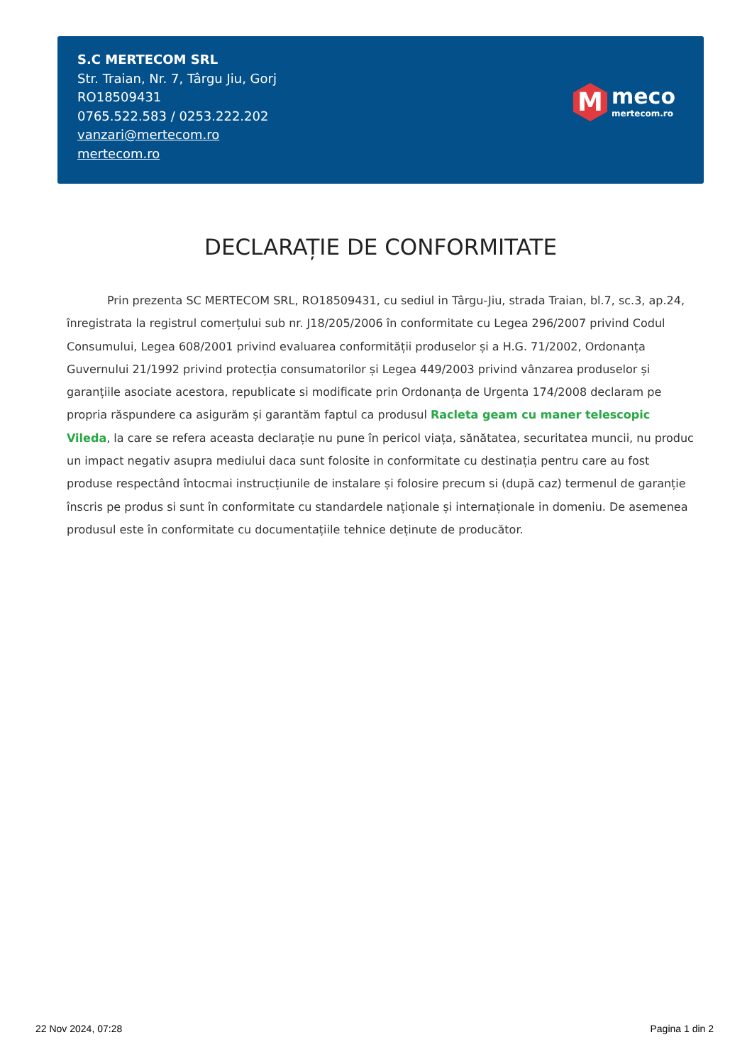S.C MERTECOM SRL
Str. Traian, Nr. 7, Târgu Jiu, Gorj
RO18509431
0765.522.583 / 0253.222.202
vanzari@mertecom.ro
mertecom.ro
M
meco
mertecom.ro
DECLARAȚIE DE CONFORMITATE
Prin prezenta SC MERTECOM SRL, RO18509431, cu sediul in Târgu-Jiu, strada Traian, bl.7, sc.3, ap.24, înregistrata la registrul comerțului sub nr. J18/205/2006 în conformitate cu Legea 296/2007 privind Codul Consumului, Legea 608/2001 privind evaluarea conformității produselor și a H.G. 71/2002, Ordonanța Guvernului 21/1992 privind protecția consumatorilor și Legea 449/2003 privind vânzarea produselor și garanțiile asociate acestora, republicate si modificate prin Ordonanța de Urgenta 174/2008 declaram pe propria răspundere ca asigurăm și garantăm faptul ca produsul Racleta geam cu maner telescopic Vileda, la care se refera aceasta declarație nu pune în pericol viața, sănătatea, securitatea muncii, nu produc un impact negativ asupra mediului daca sunt folosite in conformitate cu destinația pentru care au fost produse respectând întocmai instrucțiunile de instalare și folosire precum si (după caz) termenul de garanție înscris pe produs si sunt în conformitate cu standardele naționale și internaționale in domeniu. De asemenea produsul este în conformitate cu documentațiile tehnice deținute de producător.
22 Nov 2024, 07:28 Pagina 1 din 2